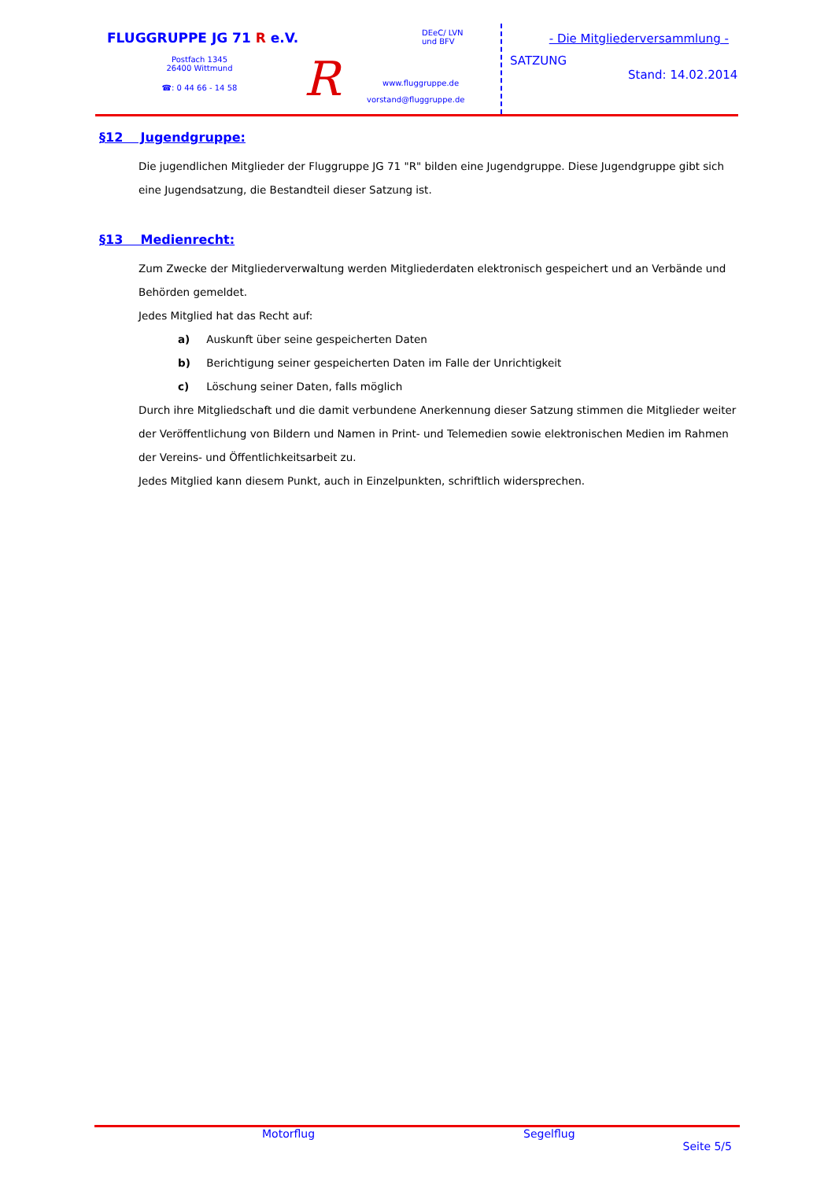FLUGGRUPPE JG 71 R e.V.
Postfach 1345
26400 Wittmund
☎: 0 44 66 - 14 58
R
DEeC/ LVN
und BFV
www.fluggruppe.de
vorstand@fluggruppe.de
- Die Mitgliederversammlung -
SATZUNG
Stand: 14.02.2014
§12 Jugendgruppe:
Die jugendlichen Mitglieder der Fluggruppe JG 71 "R" bilden eine Jugendgruppe. Diese Jugendgruppe gibt sich eine Jugendsatzung, die Bestandteil dieser Satzung ist.
§13 Medienrecht:
Zum Zwecke der Mitgliederverwaltung werden Mitgliederdaten elektronisch gespeichert und an Verbände und Behörden gemeldet.
Jedes Mitglied hat das Recht auf:
a) Auskunft über seine gespeicherten Daten
b) Berichtigung seiner gespeicherten Daten im Falle der Unrichtigkeit
c) Löschung seiner Daten, falls möglich
Durch ihre Mitgliedschaft und die damit verbundene Anerkennung dieser Satzung stimmen die Mitglieder weiter der Veröffentlichung von Bildern und Namen in Print- und Telemedien sowie elektronischen Medien im Rahmen der Vereins- und Öffentlichkeitsarbeit zu.
Jedes Mitglied kann diesem Punkt, auch in Einzelpunkten, schriftlich widersprechen.
Motorflug Segelflug
Seite 5/5